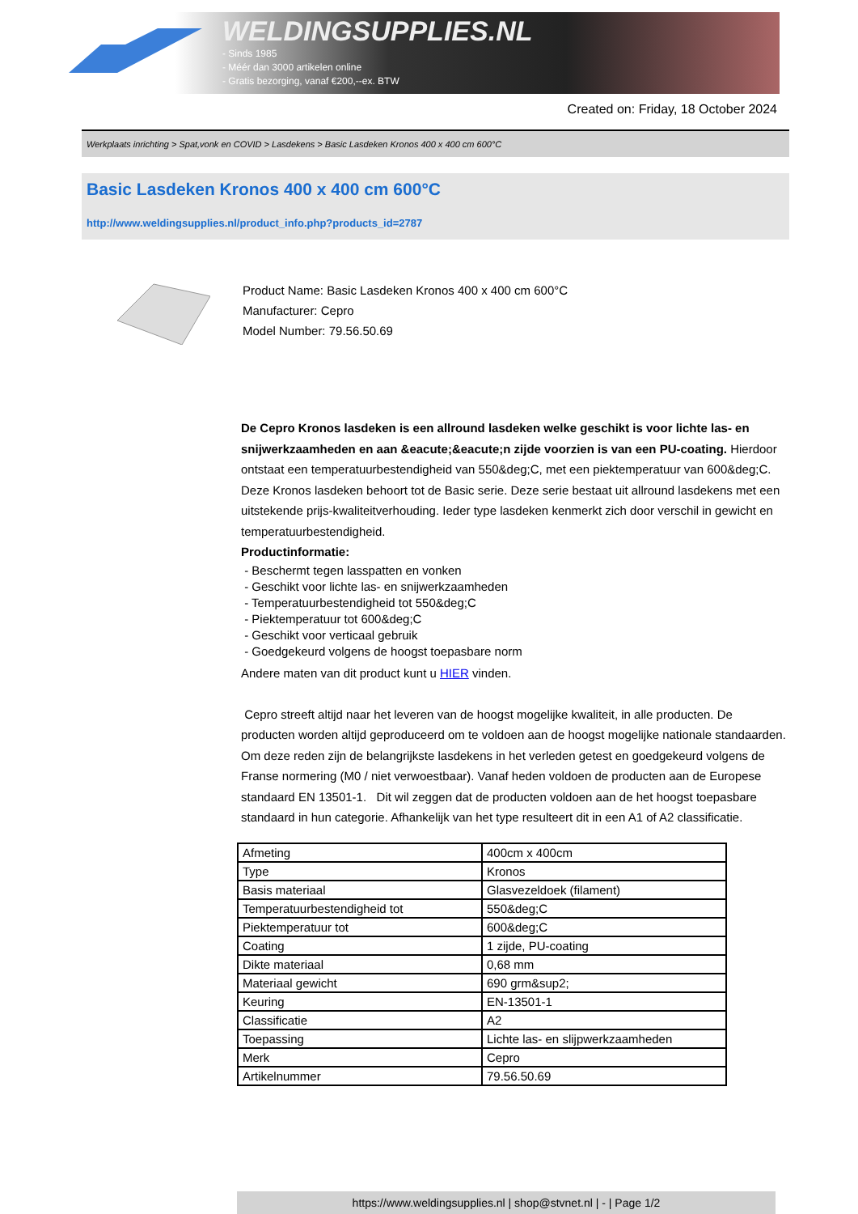WELDINGSUPPLIES.NL
- Sinds 1985
- Méér dan 3000 artikelen online
- Gratis bezorging, vanaf €200,--ex. BTW
Created on: Friday, 18 October 2024
Werkplaats inrichting > Spat,vonk en COVID > Lasdekens > Basic Lasdeken Kronos 400 x 400 cm 600°C
Basic Lasdeken Kronos 400 x 400 cm 600°C
http://www.weldingsupplies.nl/product_info.php?products_id=2787
Product Name: Basic Lasdeken Kronos 400 x 400 cm 600°C
Manufacturer: Cepro
Model Number: 79.56.50.69
De Cepro Kronos lasdeken is een allround lasdeken welke geschikt is voor lichte las- en snijwerkzaamheden en aan &eacute;&eacute;n zijde voorzien is van een PU-coating. Hierdoor ontstaat een temperatuurbestendigheid van 550&deg;C, met een piektemperatuur van 600&deg;C. Deze Kronos lasdeken behoort tot de Basic serie. Deze serie bestaat uit allround lasdekens met een uitstekende prijs-kwaliteitverhouding. Ieder type lasdeken kenmerkt zich door verschil in gewicht en temperatuurbestendigheid.
Productinformatie:
- Beschermt tegen lasspatten en vonken
- Geschikt voor lichte las- en snijwerkzaamheden
- Temperatuurbestendigheid tot 550&deg;C
- Piektemperatuur tot 600&deg;C
- Geschikt voor verticaal gebruik
- Goedgekeurd volgens de hoogst toepasbare norm
Andere maten van dit product kunt u HIER vinden.
Cepro streeft altijd naar het leveren van de hoogst mogelijke kwaliteit, in alle producten. De producten worden altijd geproduceerd om te voldoen aan de hoogst mogelijke nationale standaarden. Om deze reden zijn de belangrijkste lasdekens in het verleden getest en goedgekeurd volgens de Franse normering (M0 / niet verwoestbaar). Vanaf heden voldoen de producten aan de Europese standaard EN 13501-1. Dit wil zeggen dat de producten voldoen aan de het hoogst toepasbare standaard in hun categorie. Afhankelijk van het type resulteert dit in een A1 of A2 classificatie.
| Afmeting | 400cm x 400cm |
| Type | Kronos |
| Basis materiaal | Glasvezeldoek (filament) |
| Temperatuurbestendigheid tot | 550&deg;C |
| Piektemperatuur tot | 600&deg;C |
| Coating | 1 zijde, PU-coating |
| Dikte materiaal | 0,68 mm |
| Materiaal gewicht | 690 grm&sup2; |
| Keuring | EN-13501-1 |
| Classificatie | A2 |
| Toepassing | Lichte las- en slijpwerkzaamheden |
| Merk | Cepro |
| Artikelnummer | 79.56.50.69 |
https://www.weldingsupplies.nl | shop@stvnet.nl | - | Page 1/2